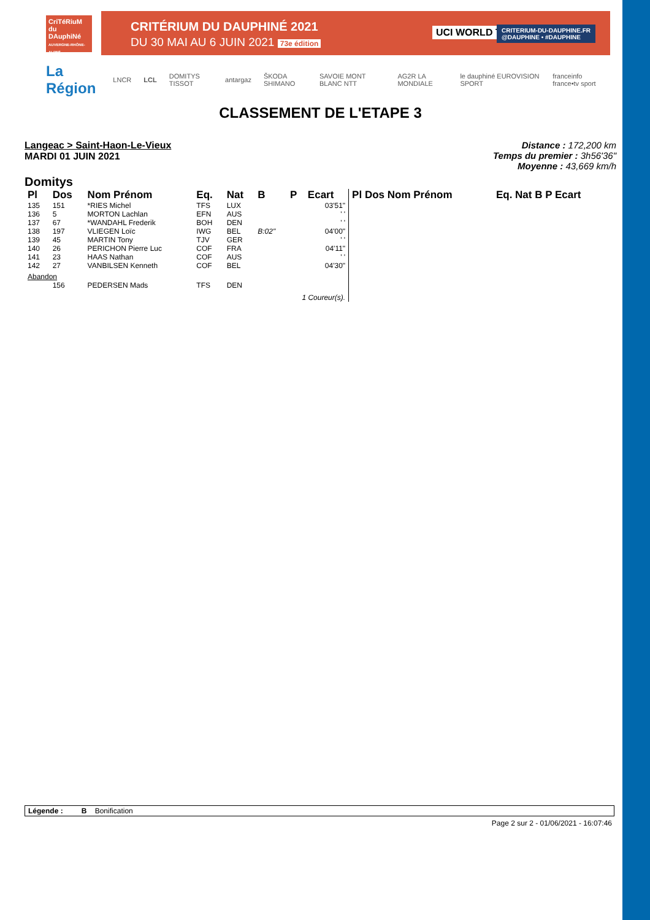CriTéRiuM du DAuphiNé
AUVERGNE-RHÔNE-ALPES
CRITÉRIUM DU DAUPHINÉ 2021
DU 30 MAI AU 6 JUIN 2021 73e édition
UCI WORLD TOUR
CRITERIUM-DU-DAUPHINE.FR
@DAUPHINE • #DAUPHINE
La Région LNCR LCL DOMITYS TISSOT antargaz ŠKODA SHIMANO SAVOIE MONT BLANC NTT AG2R LA MONDIALE le dauphiné EUROVISION SPORT franceinfo france•tv sport
CLASSEMENT DE L'ETAPE 3
Langeac > Saint-Haon-Le-Vieux
MARDI 01 JUIN 2021
Distance : 172,200 km
Temps du premier : 3h56'36"
Moyenne : 43,669 km/h
Domitys
| Pl | Dos | Nom Prénom | Eq. | Nat | B | P | Ecart | Pl Dos Nom Prénom | Eq. Nat B P Ecart |
| --- | --- | --- | --- | --- | --- | --- | --- | --- | --- |
| 135 | 151 | *RIES Michel | TFS | LUX | | | 03'51" | | |
| 136 | 5 | MORTON Lachlan | EFN | AUS | | | ' ' | | |
| 137 | 67 | *WANDAHL Frederik | BOH | DEN | | | ' ' | | |
| 138 | 197 | VLIEGEN Loïc | IWG | BEL | B:02" | | 04'00" | | |
| 139 | 45 | MARTIN Tony | TJV | GER | | | ' ' | | |
| 140 | 26 | PERICHON Pierre Luc | COF | FRA | | | 04'11" | | |
| 141 | 23 | HAAS Nathan | COF | AUS | | | ' ' | | |
| 142 | 27 | VANBILSEN Kenneth | COF | BEL | | | 04'30" | | |
| Abandon | | | | | | | | | |
| | 156 | PEDERSEN Mads | TFS | DEN | | | | | |
| 1 Coureur(s). | | | | | | | | | |
Légende : B Bonification
Page 2 sur 2 - 01/06/2021 - 16:07:46